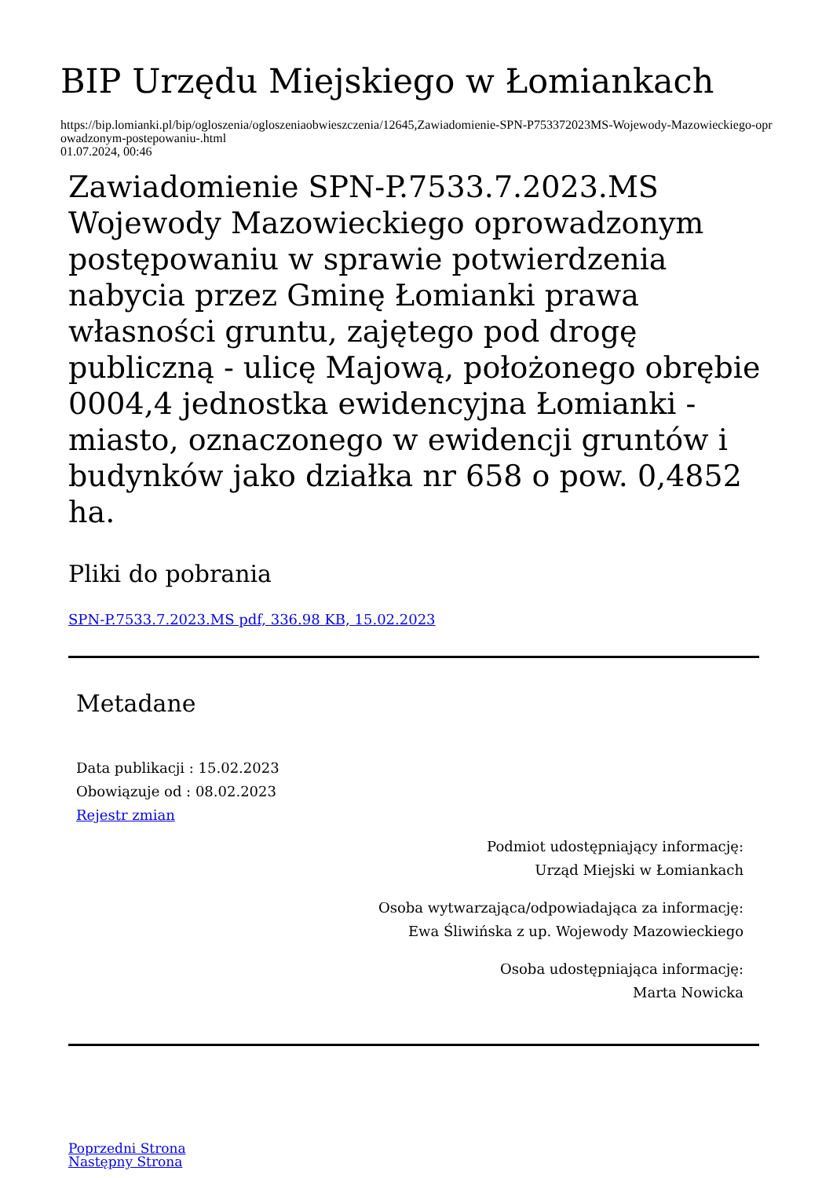BIP Urzędu Miejskiego w Łomiankach
https://bip.lomianki.pl/bip/ogloszenia/ogloszeniaobwieszczenia/12645,Zawiadomienie-SPN-P753372023MS-Wojewody-Mazowieckiego-oprowadzonym-postepowaniu-.html
01.07.2024, 00:46
Zawiadomienie SPN-P.7533.7.2023.MS Wojewody Mazowieckiego oprowadzonym postępowaniu w sprawie potwierdzenia nabycia przez Gminę Łomianki prawa własności gruntu, zajętego pod drogę publiczną - ulicę Majową, położonego obrębie 0004,4 jednostka ewidencyjna Łomianki - miasto, oznaczonego w ewidencji gruntów i budynków jako działka nr 658 o pow. 0,4852 ha.
Pliki do pobrania
SPN-P.7533.7.2023.MS pdf, 336.98 KB, 15.02.2023
Metadane
Data publikacji : 15.02.2023
Obowiązuje od : 08.02.2023
Rejestr zmian
Podmiot udostępniający informację:
Urząd Miejski w Łomiankach
Osoba wytwarzająca/odpowiadająca za informację:
Ewa Śliwińska z up. Wojewody Mazowieckiego
Osoba udostępniająca informację:
Marta Nowicka
Poprzedni Strona
Następny Strona